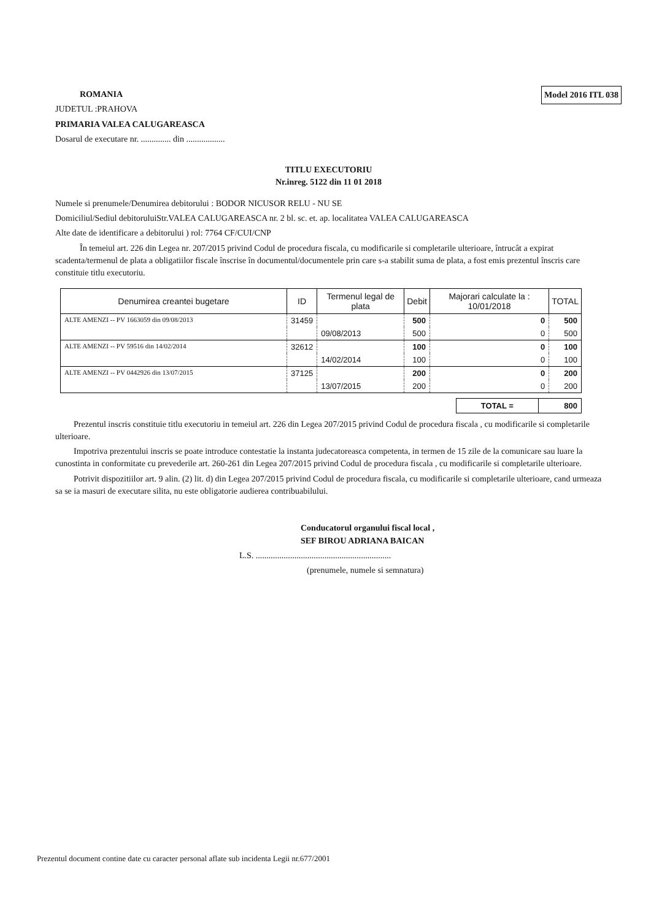Model 2016 ITL 038
ROMANIA
JUDETUL :PRAHOVA
PRIMARIA VALEA CALUGAREASCA
Dosarul de executare nr. .............. din ..................
TITLU EXECUTORIU
Nr.inreg. 5122 din 11 01 2018
Numele si prenumele/Denumirea debitorului : BODOR NICUSOR RELU - NU SE
Domiciliul/Sediul debitoruluiStr.VALEA CALUGAREASCA nr. 2 bl. sc. et. ap. localitatea VALEA CALUGAREASCA
Alte date de identificare a debitorului ) rol: 7764 CF/CUI/CNP
În temeiul art. 226 din Legea nr. 207/2015 privind Codul de procedura fiscala, cu modificarile si completarile ulterioare, întrucât a expirat scadenta/termenul de plata a obligatiilor fiscale înscrise în documentul/documentele prin care s-a stabilit suma de plata, a fost emis prezentul înscris care constituie titlu executoriu.
| Denumirea creantei bugetare | ID | Termenul legal de plata | Debit | Majorari calculate la : 10/01/2018 | TOTAL |
| --- | --- | --- | --- | --- | --- |
| ALTE AMENZI -- PV 1663059 din 09/08/2013 | 31459 | | 500 | 0 | 500 |
| | | 09/08/2013 | 500 | 0 | 500 |
| ALTE AMENZI -- PV 59516 din 14/02/2014 | 32612 | | 100 | 0 | 100 |
| | | 14/02/2014 | 100 | 0 | 100 |
| ALTE AMENZI -- PV 0442926 din 13/07/2015 | 37125 | | 200 | 0 | 200 |
| | | 13/07/2015 | 200 | 0 | 200 |
| TOTAL = | 800 |
Prezentul inscris constituie titlu executoriu in temeiul art. 226 din Legea 207/2015 privind Codul de procedura fiscala , cu modificarile si completarile ulterioare.
Impotriva prezentului inscris se poate introduce contestatie la instanta judecatoreasca competenta, in termen de 15 zile de la comunicare sau luare la cunostinta in conformitate cu prevederile art. 260-261 din Legea 207/2015 privind Codul de procedura fiscala , cu modificarile si completarile ulterioare.
Potrivit dispozitiilor art. 9 alin. (2) lit. d) din Legea 207/2015 privind Codul de procedura fiscala, cu modificarile si completarile ulterioare, cand urmeaza sa se ia masuri de executare silita, nu este obligatorie audierea contribuabilului.
Conducatorul organului fiscal local ,
SEF BIROU ADRIANA BAICAN
L.S. ...............................................................
(prenumele, numele si semnatura)
Prezentul document contine date cu caracter personal aflate sub incidenta Legii nr.677/2001